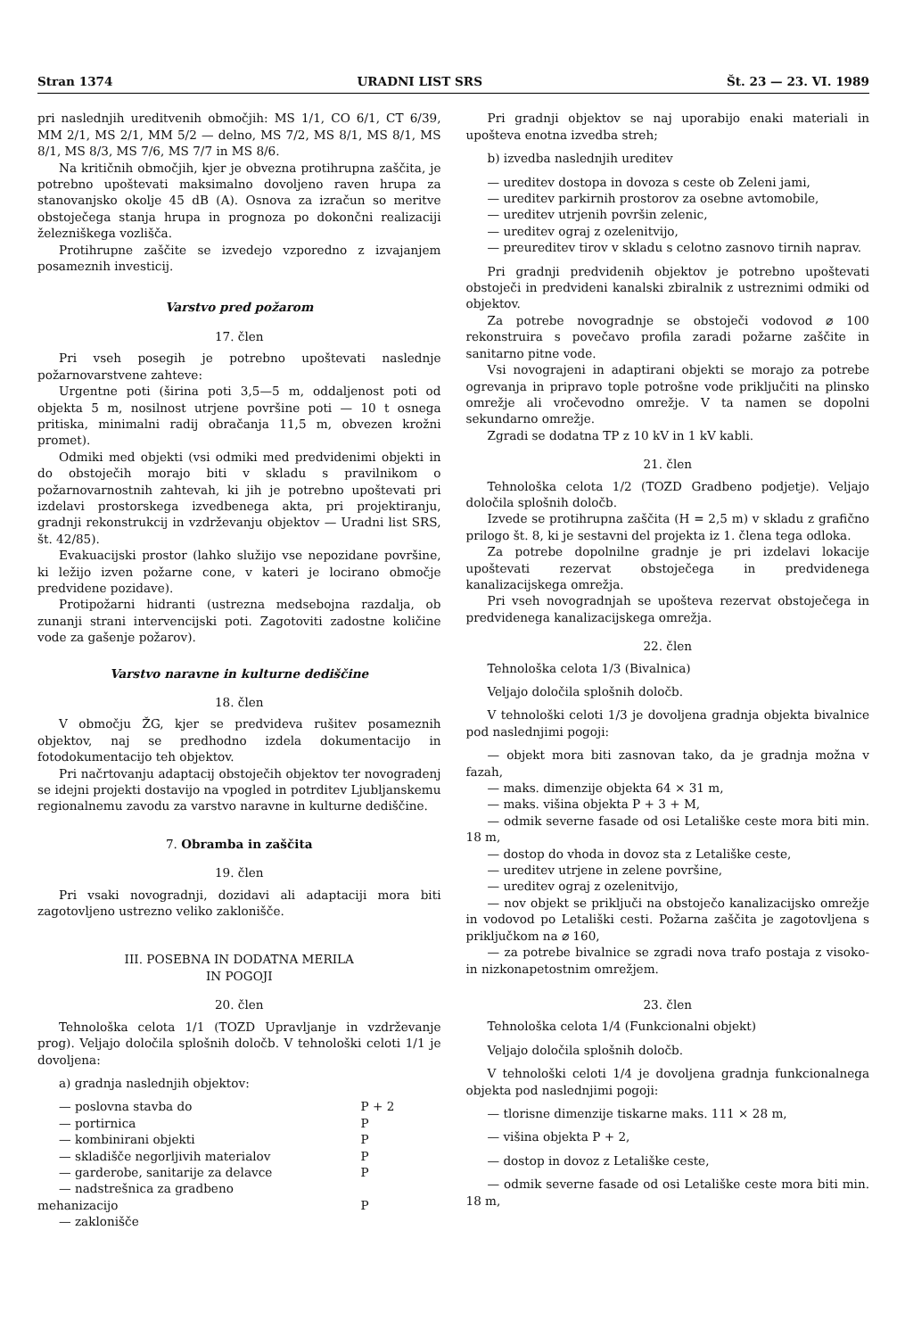Stran 1374 URADNI LIST SRS Št. 23 — 23. VI. 1989
pri naslednjih ureditvenih območjih: MS 1/1, CO 6/1, CT 6/39, MM 2/1, MS 2/1, MM 5/2 — delno, MS 7/2, MS 8/1, MS 8/1, MS 8/1, MS 8/3, MS 7/6, MS 7/7 in MS 8/6.
Na kritičnih območjih, kjer je obvezna protihrupna zaščita, je potrebno upoštevati maksimalno dovoljeno raven hrupa za stanovanjsko okolje 45 dB (A). Osnova za izračun so meritve obstoječega stanja hrupa in prognoza po dokončni realizaciji železniškega vozlišča.
Protihrupne zaščite se izvedejo vzporedno z izvajanjem posameznih investicij.
Varstvo pred požarom
17. člen
Pri vseh posegih je potrebno upoštevati naslednje požarnovarstvene zahteve:
Urgentne poti (širina poti 3,5—5 m, oddaljenost poti od objekta 5 m, nosilnost utrjene površine poti — 10 t osnega pritiska, minimalni radij obračanja 11,5 m, obvezen krožni promet).
Odmiki med objekti (vsi odmiki med predvidenimi objekti in do obstoječih morajo biti v skladu s pravilnikom o požarnovarnostnih zahtevah, ki jih je potrebno upoštevati pri izdelavi prostorskega izvedbenega akta, pri projektiranju, gradnji rekonstrukcij in vzdrževanju objektov — Uradni list SRS, št. 42/85).
Evakuacijski prostor (lahko služijo vse nepozidane površine, ki ležijo izven požarne cone, v kateri je locirano območje predvidene pozidave).
Protipožarni hidranti (ustrezna medsebojna razdalja, ob zunanji strani intervencijski poti. Zagotoviti zadostne količine vode za gašenje požarov).
Varstvo naravne in kulturne dediščine
18. člen
V območju ŽG, kjer se predvideva rušitev posameznih objektov, naj se predhodno izdela dokumentacijo in fotodokumentacijo teh objektov.
Pri načrtovanju adaptacij obstoječih objektov ter novogradenj se idejni projekti dostavijo na vpogled in potrditev Ljubljanskemu regionalnemu zavodu za varstvo naravne in kulturne dediščine.
7. Obramba in zaščita
19. člen
Pri vsaki novogradnji, dozidavi ali adaptaciji mora biti zagotovljeno ustrezno veliko zaklonišče.
III. POSEBNA IN DODATNA MERILA
IN POGOJI
20. člen
Tehnološka celota 1/1 (TOZD Upravljanje in vzdrževanje prog). Veljajo določila splošnih določb. V tehnološki celoti 1/1 je dovoljena:
a) gradnja naslednjih objektov:
— poslovna stavba do P + 2
— portirnica P
— kombinirani objekti P
— skladišče negorljivih materialov P
— garderobe, sanitarije za delavce P
— nadstrešnica za gradbeno
mehanizacijo P
— zaklonišče
Pri gradnji objektov se naj uporabijo enaki materiali in upošteva enotna izvedba streh;
b) izvedba naslednjih ureditev
— ureditev dostopa in dovoza s ceste ob Zeleni jami,
— ureditev parkirnih prostorov za osebne avtomobile,
— ureditev utrjenih površin zelenic,
— ureditev ograj z ozelenitvijo,
— preureditev tirov v skladu s celotno zasnovo tirnih naprav.
Pri gradnji predvidenih objektov je potrebno upoštevati obstoječi in predvideni kanalski zbiralnik z ustreznimi odmiki od objektov.
Za potrebe novogradnje se obstoječi vodovod ⌀ 100 rekonstruira s povečavo profila zaradi požarne zaščite in sanitarno pitne vode.
Vsi novograjeni in adaptirani objekti se morajo za potrebe ogrevanja in pripravo tople potrošne vode priključiti na plinsko omrežje ali vročevodno omrežje. V ta namen se dopolni sekundarno omrežje.
Zgradi se dodatna TP z 10 kV in 1 kV kabli.
21. člen
Tehnološka celota 1/2 (TOZD Gradbeno podjetje). Veljajo določila splošnih določb.
Izvede se protihrupna zaščita (H = 2,5 m) v skladu z grafično prilogo št. 8, ki je sestavni del projekta iz 1. člena tega odloka.
Za potrebe dopolnilne gradnje je pri izdelavi lokacije upoštevati rezervat obstoječega in predvidenega kanalizacijskega omrežja.
Pri vseh novogradnjah se upošteva rezervat obstoječega in predvidenega kanalizacijskega omrežja.
22. člen
Tehnološka celota 1/3 (Bivalnica)
Veljajo določila splošnih določb.
V tehnološki celoti 1/3 je dovoljena gradnja objekta bivalnice pod naslednjimi pogoji:
— objekt mora biti zasnovan tako, da je gradnja možna v fazah,
— maks. dimenzije objekta 64 × 31 m,
— maks. višina objekta P + 3 + M,
— odmik severne fasade od osi Letališke ceste mora biti min. 18 m,
— dostop do vhoda in dovoz sta z Letališke ceste,
— ureditev utrjene in zelene površine,
— ureditev ograj z ozelenitvijo,
— nov objekt se priključi na obstoječo kanalizacijsko omrežje in vodovod po Letališki cesti. Požarna zaščita je zagotovljena s priključkom na ⌀ 160,
— za potrebe bivalnice se zgradi nova trafo postaja z visoko- in nizkonapetostnim omrežjem.
23. člen
Tehnološka celota 1/4 (Funkcionalni objekt)
Veljajo določila splošnih določb.
V tehnološki celoti 1/4 je dovoljena gradnja funkcionalnega objekta pod naslednjimi pogoji:
— tlorisne dimenzije tiskarne maks. 111 × 28 m,
— višina objekta P + 2,
— dostop in dovoz z Letališke ceste,
— odmik severne fasade od osi Letališke ceste mora biti min. 18 m,